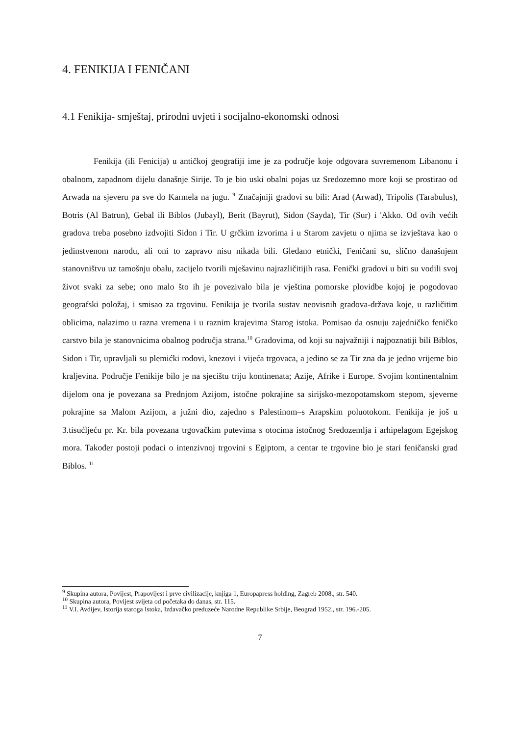4. FENIKIJA I FENIČANI
4.1 Fenikija- smještaj, prirodni uvjeti i socijalno-ekonomski odnosi
Fenikija (ili Fenicija) u antičkoj geografiji ime je za područje koje odgovara suvremenom Libanonu i obalnom, zapadnom dijelu današnje Sirije. To je bio uski obalni pojas uz Sredozemno more koji se prostirao od Arwada na sjeveru pa sve do Karmela na jugu. <sup>9</sup> Značajniji gradovi su bili: Arad (Arwad), Tripolis (Tarabulus), Botris (Al Batrun), Gebal ili Biblos (Jubayl), Berit (Bayrut), Sidon (Sayda), Tir (Sur) i 'Akko. Od ovih većih gradova treba posebno izdvojiti Sidon i Tir. U grčkim izvorima i u Starom zavjetu o njima se izvještava kao o jedinstvenom narodu, ali oni to zapravo nisu nikada bili. Gledano etnički, Feničani su, slično današnjem stanovništvu uz tamošnju obalu, zacijelo tvorili mješavinu najrazličitijih rasa. Fenički gradovi u biti su vodili svoj život svaki za sebe; ono malo što ih je povezivalo bila je vještina pomorske plovidbe kojoj je pogodovao geografski položaj, i smisao za trgovinu. Fenikija je tvorila sustav neovisnih gradova-država koje, u različitim oblicima, nalazimo u razna vremena i u raznim krajevima Starog istoka. Pomisao da osnuju zajedničko feničko carstvo bila je stanovnicima obalnog područja strana.<sup>10</sup> Gradovima, od koji su najvažniji i najpoznatiji bili Biblos, Sidon i Tir, upravljali su plemićki rodovi, knezovi i vijeća trgovaca, a jedino se za Tir zna da je jedno vrijeme bio kraljevina. Područje Fenikije bilo je na sjecištu triju kontinenata; Azije, Afrike i Europe. Svojim kontinentalnim dijelom ona je povezana sa Prednjom Azijom, istočne pokrajine sa sirijsko-mezopotamskom stepom, sjeverne pokrajine sa Malom Azijom, a južni dio, zajedno s Palestinom–s Arapskim poluotokom. Fenikija je još u 3.tisućljeću pr. Kr. bila povezana trgovačkim putevima s otocima istočnog Sredozemlja i arhipelagom Egejskog mora. Također postoji podaci o intenzivnoj trgovini s Egiptom, a centar te trgovine bio je stari feničanski grad Biblos. <sup>11</sup>
<sup>9</sup> Skupina autora, Povijest, Prapovijest i prve civilizacije, knjiga 1, Europapress holding, Zagreb 2008., str. 540.
<sup>10</sup> Skupina autora, Povijest svijeta od početaka do danas, str. 115.
<sup>11</sup> V.I. Avdijev, Istorija staroga Istoka, Izdavačko preduzeće Narodne Republike Srbije, Beograd 1952., str. 196.-205.
7